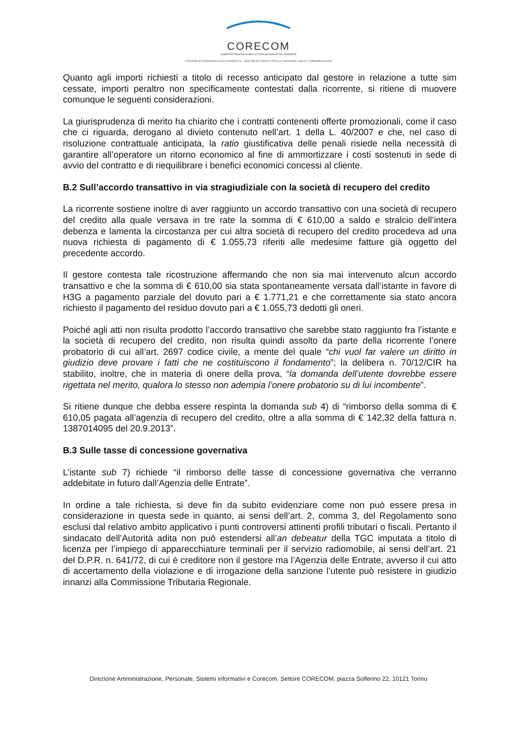CORECOM
COMITATO REGIONALE PER LE COMUNICAZIONI DEL PIEMONTE
CONSIGLIO REGIONALE DEL PIEMONTE · AGCOM AUTORITÀ PER LE GARANZIE NELLE COMUNICAZIONI
Quanto agli importi richiesti a titolo di recesso anticipato dal gestore in relazione a tutte sim cessate, importi peraltro non specificamente contestati dalla ricorrente, si ritiene di muovere comunque le seguenti considerazioni.
La giurisprudenza di merito ha chiarito che i contratti contenenti offerte promozionali, come il caso che ci riguarda, derogano al divieto contenuto nell’art. 1 della L. 40/2007 e che, nel caso di risoluzione contrattuale anticipata, la ratio giustificativa delle penali risiede nella necessità di garantire all’operatore un ritorno economico al fine di ammortizzare i costi sostenuti in sede di avvio del contratto e di riequilibrare i benefici economici concessi al cliente.
B.2 Sull’accordo transattivo in via stragiudiziale con la società di recupero del credito
La ricorrente sostiene inoltre di aver raggiunto un accordo transattivo con una società di recupero del credito alla quale versava in tre rate la somma di € 610,00 a saldo e stralcio dell’intera debenza e lamenta la circostanza per cui altra società di recupero del credito procedeva ad una nuova richiesta di pagamento di € 1.055,73 riferiti alle medesime fatture già oggetto del precedente accordo.
Il gestore contesta tale ricostruzione affermando che non sia mai intervenuto alcun accordo transattivo e che la somma di € 610,00 sia stata spontaneamente versata dall’istante in favore di H3G a pagamento parziale del dovuto pari a € 1.771,21 e che correttamente sia stato ancora richiesto il pagamento del residuo dovuto pari a € 1.055,73 dedotti gli oneri.
Poiché agli atti non risulta prodotto l’accordo transattivo che sarebbe stato raggiunto fra l’istante e la società di recupero del credito, non risulta quindi assolto da parte della ricorrente l’onere probatorio di cui all’art. 2697 codice civile, a mente del quale “chi vuol far valere un diritto in giudizio deve provare i fatti che ne costituiscono il fondamento”; la delibera n. 70/12/CIR ha stabilito, inoltre, che in materia di onere della prova, “la domanda dell’utente dovrebbe essere rigettata nel merito, qualora lo stesso non adempia l’onere probatorio su di lui incombente”.
Si ritiene dunque che debba essere respinta la domanda sub 4) di “rimborso della somma di € 610,05 pagata all’agenzia di recupero del credito, oltre a alla somma di € 142,32 della fattura n. 1387014095 del 20.9.2013”.
B.3 Sulle tasse di concessione governativa
L’istante sub 7) richiede “il rimborso delle tasse di concessione governativa che verranno addebitate in futuro dall’Agenzia delle Entrate”.
In ordine a tale richiesta, si deve fin da subito evidenziare come non può essere presa in considerazione in questa sede in quanto, ai sensi dell’art. 2, comma 3, del Regolamento sono esclusi dal relativo ambito applicativo i punti controversi attinenti profili tributari o fiscali. Pertanto il sindacato dell’Autorità adita non può estendersi all’an debeatur della TGC imputata a titolo di licenza per l’impiego di apparecchiature terminali per il servizio radiomobile, ai sensi dell’art. 21 del D.P.R. n. 641/72, di cui è creditore non il gestore ma l’Agenzia delle Entrate, avverso il cui atto di accertamento della violazione e di irrogazione della sanzione l’utente può resistere in giudizio innanzi alla Commissione Tributaria Regionale.
Direzione Amministrazione, Personale, Sistemi informativi e Corecom, Settore CORECOM, piazza Solferino 22, 10121 Torino